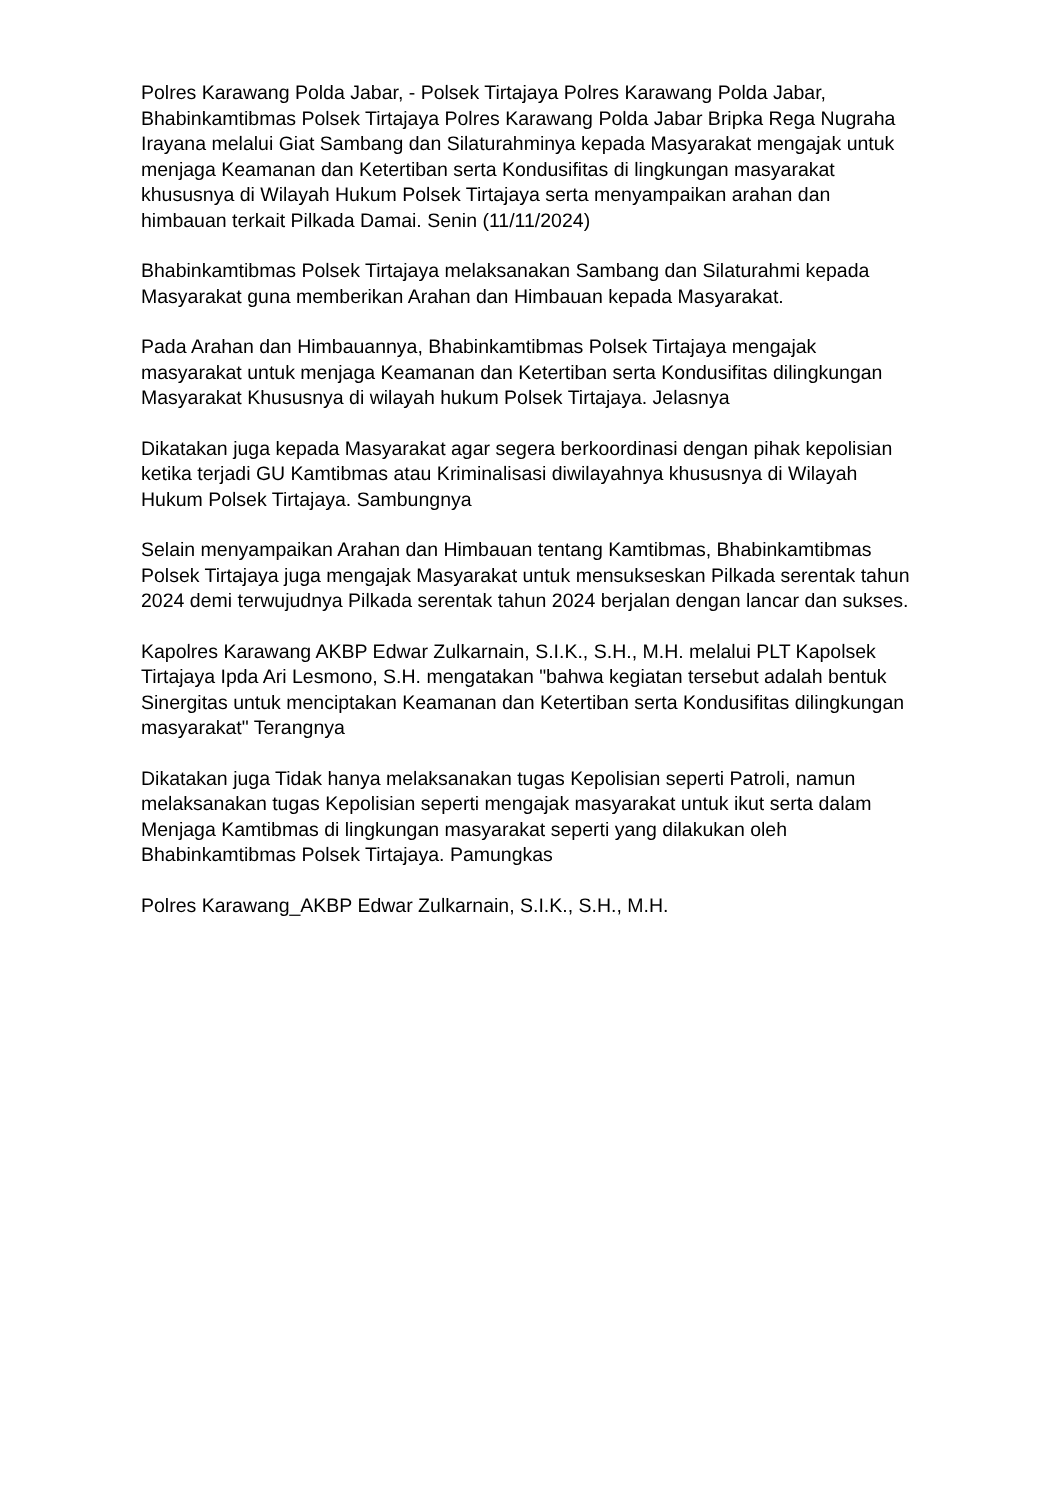Polres Karawang Polda Jabar, - Polsek Tirtajaya Polres Karawang Polda Jabar, Bhabinkamtibmas Polsek Tirtajaya Polres Karawang Polda Jabar Bripka Rega Nugraha Irayana melalui Giat Sambang dan Silaturahminya kepada Masyarakat mengajak untuk menjaga Keamanan dan Ketertiban serta Kondusifitas di lingkungan masyarakat khususnya di Wilayah Hukum Polsek Tirtajaya serta menyampaikan arahan dan himbauan terkait Pilkada Damai. Senin (11/11/2024)
Bhabinkamtibmas Polsek Tirtajaya melaksanakan Sambang dan Silaturahmi kepada Masyarakat guna memberikan Arahan dan Himbauan kepada Masyarakat.
Pada Arahan dan Himbauannya, Bhabinkamtibmas Polsek Tirtajaya mengajak masyarakat untuk menjaga Keamanan dan Ketertiban serta Kondusifitas dilingkungan Masyarakat Khususnya di wilayah hukum Polsek Tirtajaya. Jelasnya
Dikatakan juga kepada Masyarakat agar segera berkoordinasi dengan pihak kepolisian ketika terjadi GU Kamtibmas atau Kriminalisasi diwilayahnya khususnya di Wilayah Hukum Polsek Tirtajaya. Sambungnya
Selain menyampaikan Arahan dan Himbauan tentang Kamtibmas, Bhabinkamtibmas Polsek Tirtajaya juga mengajak Masyarakat untuk mensukseskan Pilkada serentak tahun 2024 demi terwujudnya Pilkada serentak tahun 2024 berjalan dengan lancar dan sukses.
Kapolres Karawang AKBP Edwar Zulkarnain, S.I.K., S.H., M.H. melalui PLT Kapolsek Tirtajaya Ipda Ari Lesmono, S.H. mengatakan "bahwa kegiatan tersebut adalah bentuk Sinergitas untuk menciptakan Keamanan dan Ketertiban serta Kondusifitas dilingkungan masyarakat" Terangnya
Dikatakan juga Tidak hanya melaksanakan tugas Kepolisian seperti Patroli, namun melaksanakan tugas Kepolisian seperti mengajak masyarakat untuk ikut serta dalam Menjaga Kamtibmas di lingkungan masyarakat seperti yang dilakukan oleh Bhabinkamtibmas Polsek Tirtajaya. Pamungkas
Polres Karawang_AKBP Edwar Zulkarnain, S.I.K., S.H., M.H.